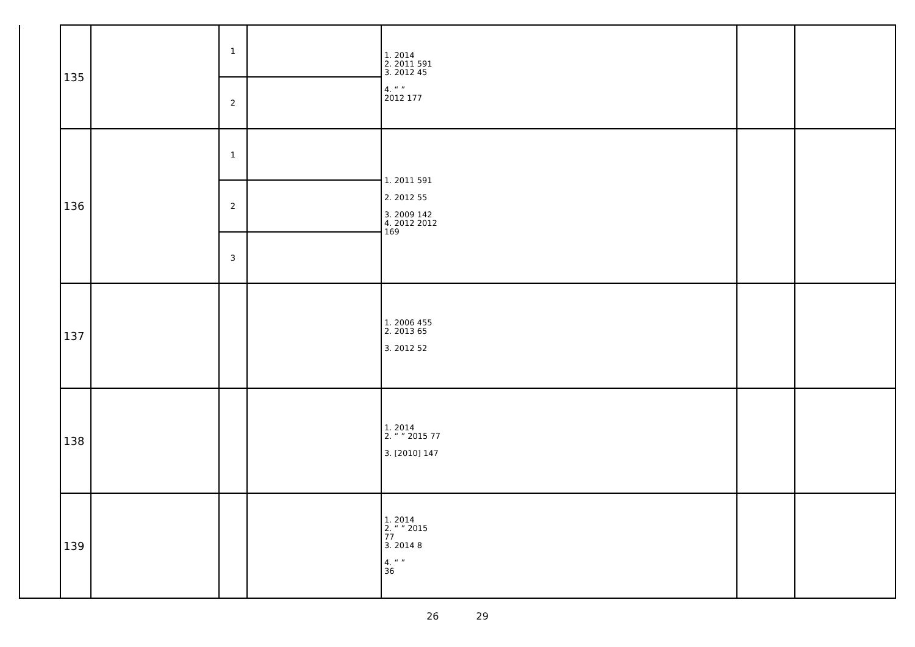| | 135 | | 1 | | 1. 2014 2. 2011 591 3. 2012 45 4. “ ” 2012 177 | | |
| | | | 2 | | | | |
| | 136 | | 1 | | 1. 2011 591 2. 2012 55 3. 2009 142 4. 2012 2012 169 | | |
| | | | 2 | | | | |
| | | | 3 | | | | |
| | 137 | | | | 1. 2006 455 2. 2013 65 3. 2012 52 | | |
| | 138 | | | | 1. 2014 2. “ ” 2015 77 3. [2010] 147 | | |
| | 139 | | | | 1. 2014 2. “ ” 2015 77 3. 2014 8 4. “ ” 36 | | |
26 29